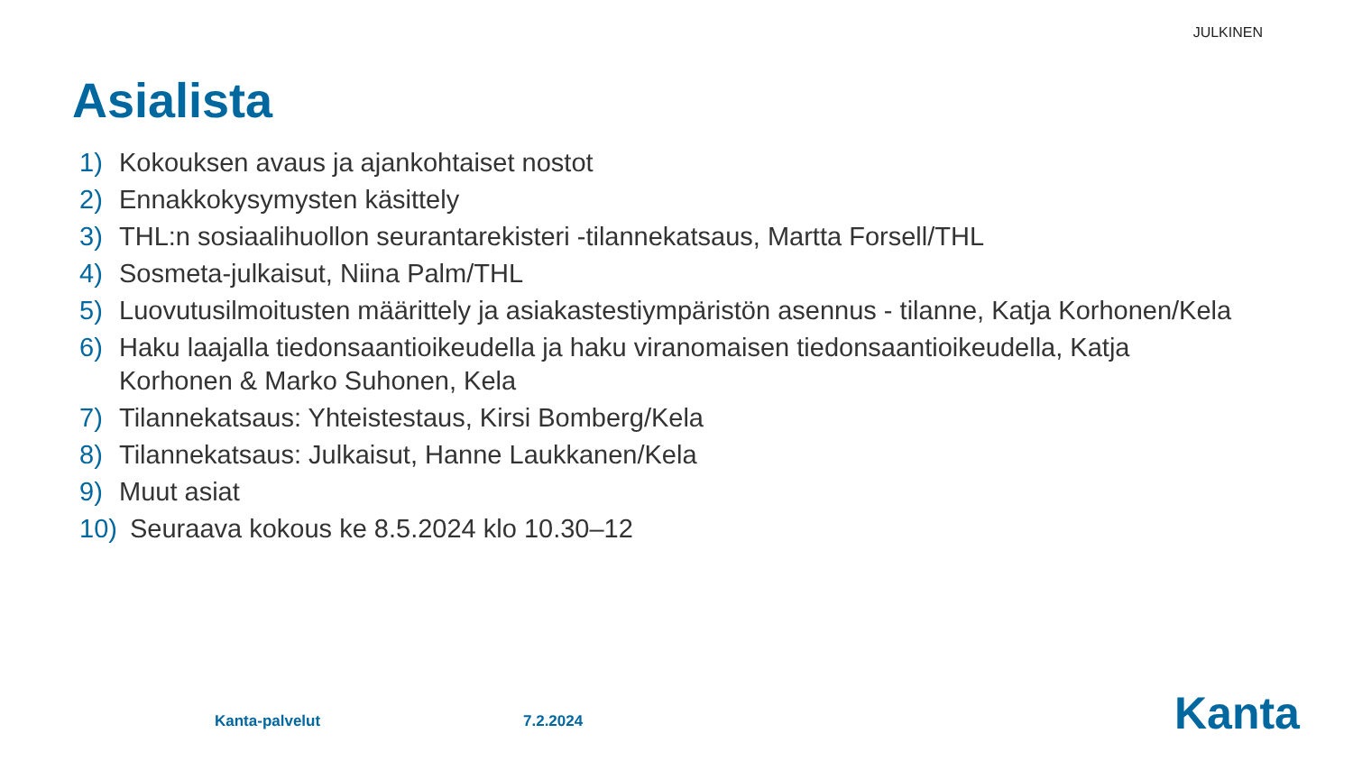JULKINEN
Asialista
1) Kokouksen avaus ja ajankohtaiset nostot
2) Ennakkokysymysten käsittely
3) THL:n sosiaalihuollon seurantarekisteri -tilannekatsaus, Martta Forsell/THL
4) Sosmeta-julkaisut, Niina Palm/THL
5) Luovutusilmoitusten määrittely ja asiakastestiympäristön asennus - tilanne, Katja Korhonen/Kela
6) Haku laajalla tiedonsaantioikeudella ja haku viranomaisen tiedonsaantioikeudella, Katja Korhonen & Marko Suhonen, Kela
7) Tilannekatsaus: Yhteistestaus, Kirsi Bomberg/Kela
8) Tilannekatsaus: Julkaisut, Hanne Laukkanen/Kela
9) Muut asiat
10) Seuraava kokous ke 8.5.2024 klo 10.30–12
Kanta-palvelut 7.2.2024 Kanta